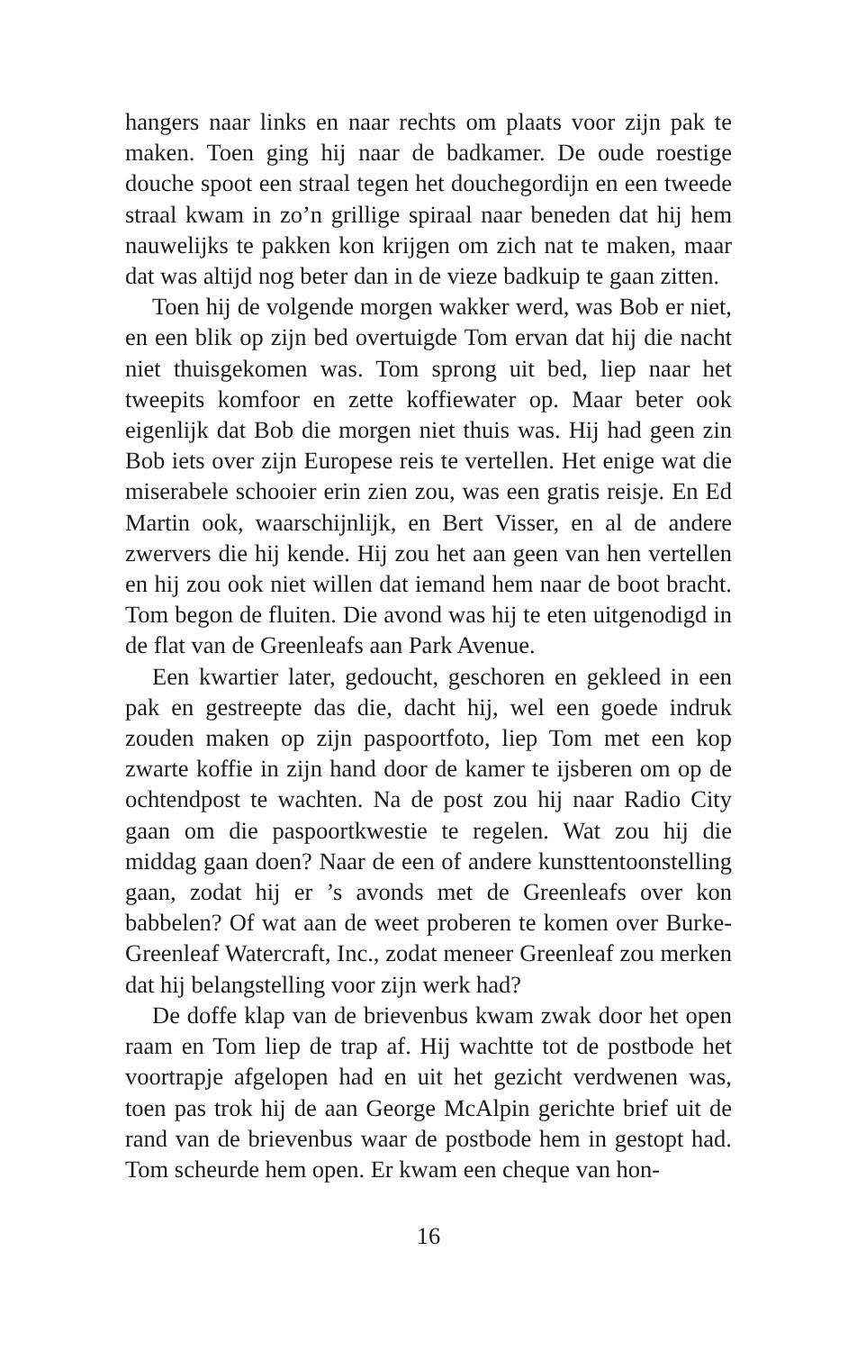hangers naar links en naar rechts om plaats voor zijn pak te maken. Toen ging hij naar de badkamer. De oude roestige douche spoot een straal tegen het douchegordijn en een tweede straal kwam in zo’n grillige spiraal naar beneden dat hij hem nauwelijks te pakken kon krijgen om zich nat te maken, maar dat was altijd nog beter dan in de vieze badkuip te gaan zitten.
Toen hij de volgende morgen wakker werd, was Bob er niet, en een blik op zijn bed overtuigde Tom ervan dat hij die nacht niet thuisgekomen was. Tom sprong uit bed, liep naar het tweepits komfoor en zette koffiewater op. Maar beter ook eigenlijk dat Bob die morgen niet thuis was. Hij had geen zin Bob iets over zijn Europese reis te vertellen. Het enige wat die miserabele schooier erin zien zou, was een gratis reisje. En Ed Martin ook, waarschijnlijk, en Bert Visser, en al de andere zwervers die hij kende. Hij zou het aan geen van hen vertellen en hij zou ook niet willen dat iemand hem naar de boot bracht. Tom begon de fluiten. Die avond was hij te eten uitgenodigd in de flat van de Greenleafs aan Park Avenue.
Een kwartier later, gedoucht, geschoren en gekleed in een pak en gestreepte das die, dacht hij, wel een goede indruk zouden maken op zijn paspoortfoto, liep Tom met een kop zwarte koffie in zijn hand door de kamer te ijsberen om op de ochtendpost te wachten. Na de post zou hij naar Radio City gaan om die paspoortkwestie te regelen. Wat zou hij die middag gaan doen? Naar de een of andere kunsttentoonstelling gaan, zodat hij er ’s avonds met de Greenleafs over kon babbelen? Of wat aan de weet proberen te komen over Burke-Greenleaf Watercraft, Inc., zodat meneer Greenleaf zou merken dat hij belangstelling voor zijn werk had?
De doffe klap van de brievenbus kwam zwak door het open raam en Tom liep de trap af. Hij wachtte tot de postbode het voortrapje afgelopen had en uit het gezicht verdwenen was, toen pas trok hij de aan George McAlpin gerichte brief uit de rand van de brievenbus waar de postbode hem in gestopt had. Tom scheurde hem open. Er kwam een cheque van hon-
16